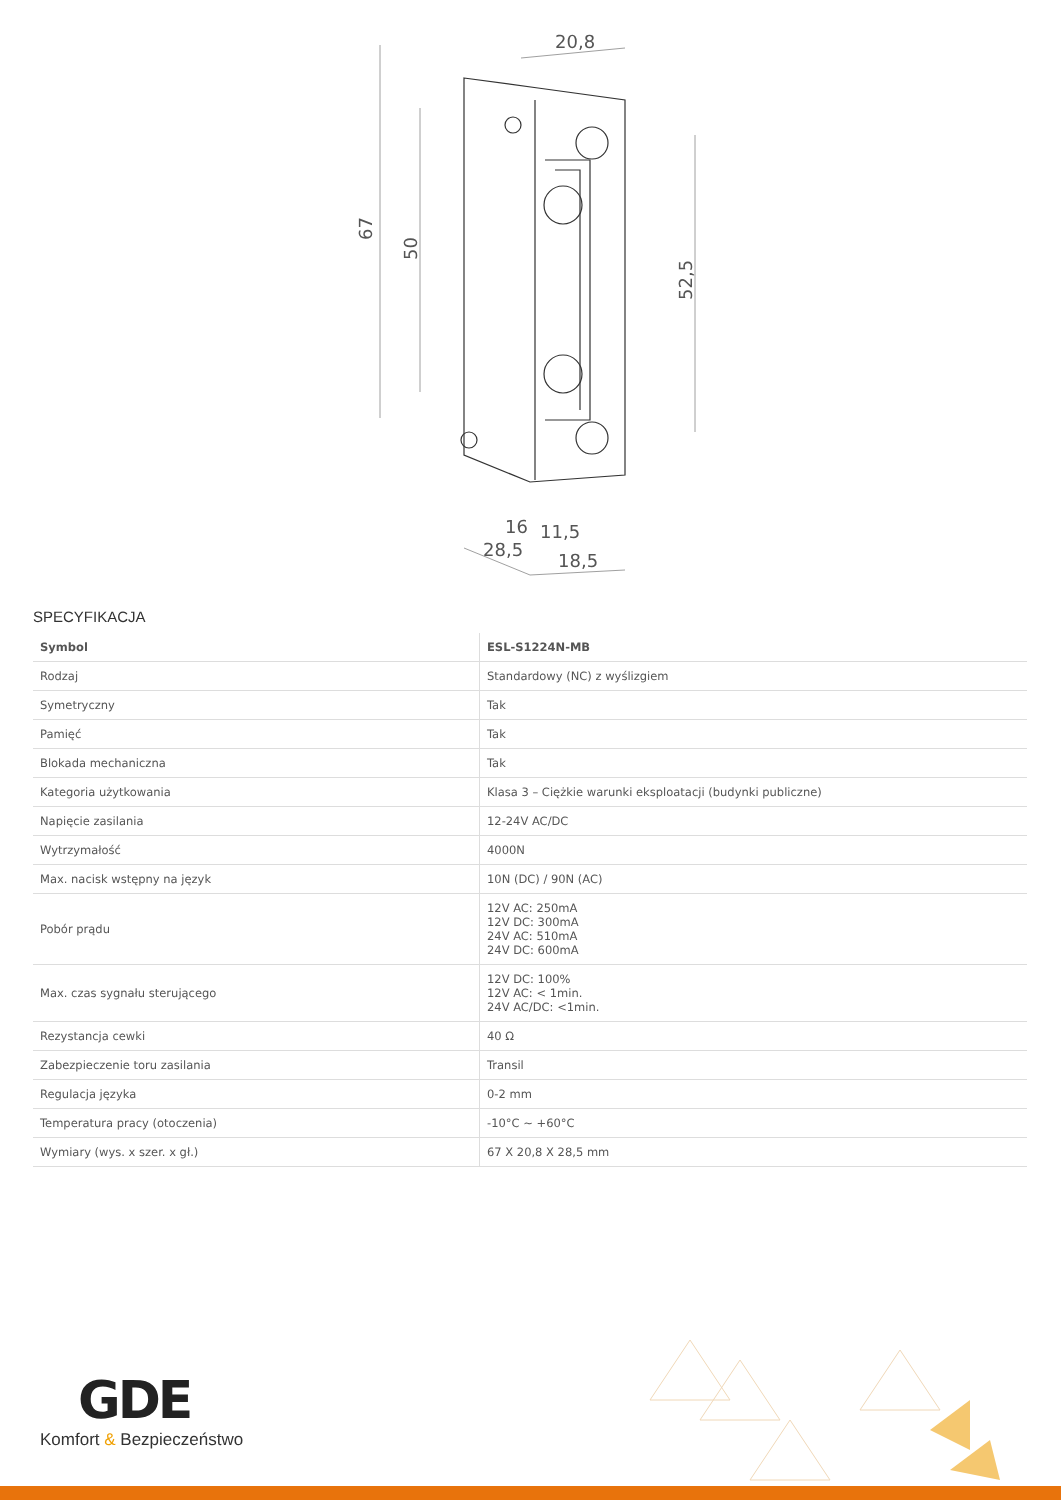20,8
67
50
52,5
16
11,5
28,5
18,5
SPECYFIKACJA
| Symbol | ESL-S1224N-MB |
| --- | --- |
| Rodzaj | Standardowy (NC) z wyślizgiem |
| Symetryczny | Tak |
| Pamięć | Tak |
| Blokada mechaniczna | Tak |
| Kategoria użytkowania | Klasa 3 – Ciężkie warunki eksploatacji (budynki publiczne) |
| Napięcie zasilania | 12-24V AC/DC |
| Wytrzymałość | 4000N |
| Max. nacisk wstępny na język | 10N (DC) / 90N (AC) |
| Pobór prądu | 12V AC: 250mA 12V DC: 300mA 24V AC: 510mA 24V DC: 600mA |
| Max. czas sygnału sterującego | 12V DC: 100% 12V AC: < 1min. 24V AC/DC: <1min. |
| Rezystancja cewki | 40 Ω |
| Zabezpieczenie toru zasilania | Transil |
| Regulacja języka | 0-2 mm |
| Temperatura pracy (otoczenia) | -10°C ~ +60°C |
| Wymiary (wys. x szer. x gł.) | 67 X 20,8 X 28,5 mm |
GDE
Komfort & Bezpieczeństwo